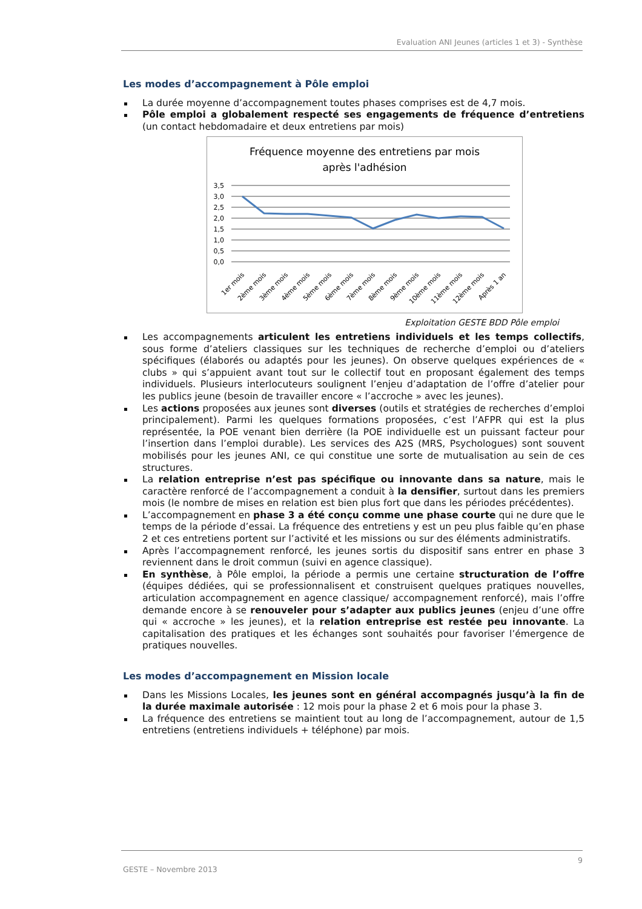Evaluation ANI Jeunes (articles 1 et 3) - Synthèse
Les modes d’accompagnement à Pôle emploi
La durée moyenne d’accompagnement toutes phases comprises est de 4,7 mois.
Pôle emploi a globalement respecté ses engagements de fréquence d’entretiens (un contact hebdomadaire et deux entretiens par mois)
Fréquence moyenne des entretiens par mois
après l'adhésion
3,5
3,0
2,5
2,0
1,5
1,0
0,5
0,0
1er mois
2ème mois
3ème mois
4ème mois
5ème mois
6ème mois
7ème mois
8ème mois
9ème mois
10ème mois
11ème mois
12ème mois
Après 1 an
Exploitation GESTE BDD Pôle emploi
Les accompagnements articulent les entretiens individuels et les temps collectifs, sous forme d’ateliers classiques sur les techniques de recherche d’emploi ou d’ateliers spécifiques (élaborés ou adaptés pour les jeunes). On observe quelques expériences de « clubs » qui s’appuient avant tout sur le collectif tout en proposant également des temps individuels. Plusieurs interlocuteurs soulignent l’enjeu d’adaptation de l’offre d’atelier pour les publics jeune (besoin de travailler encore « l’accroche » avec les jeunes).
Les actions proposées aux jeunes sont diverses (outils et stratégies de recherches d’emploi principalement). Parmi les quelques formations proposées, c’est l’AFPR qui est la plus représentée, la POE venant bien derrière (la POE individuelle est un puissant facteur pour l’insertion dans l’emploi durable). Les services des A2S (MRS, Psychologues) sont souvent mobilisés pour les jeunes ANI, ce qui constitue une sorte de mutualisation au sein de ces structures.
La relation entreprise n’est pas spécifique ou innovante dans sa nature, mais le caractère renforcé de l’accompagnement a conduit à la densifier, surtout dans les premiers mois (le nombre de mises en relation est bien plus fort que dans les périodes précédentes).
L’accompagnement en phase 3 a été conçu comme une phase courte qui ne dure que le temps de la période d’essai. La fréquence des entretiens y est un peu plus faible qu’en phase 2 et ces entretiens portent sur l’activité et les missions ou sur des éléments administratifs.
Après l’accompagnement renforcé, les jeunes sortis du dispositif sans entrer en phase 3 reviennent dans le droit commun (suivi en agence classique).
En synthèse, à Pôle emploi, la période a permis une certaine structuration de l’offre (équipes dédiées, qui se professionnalisent et construisent quelques pratiques nouvelles, articulation accompagnement en agence classique/ accompagnement renforcé), mais l’offre demande encore à se renouveler pour s’adapter aux publics jeunes (enjeu d’une offre qui « accroche » les jeunes), et la relation entreprise est restée peu innovante. La capitalisation des pratiques et les échanges sont souhaités pour favoriser l’émergence de pratiques nouvelles.
Les modes d’accompagnement en Mission locale
Dans les Missions Locales, les jeunes sont en général accompagnés jusqu’à la fin de la durée maximale autorisée : 12 mois pour la phase 2 et 6 mois pour la phase 3.
La fréquence des entretiens se maintient tout au long de l’accompagnement, autour de 1,5 entretiens (entretiens individuels + téléphone) par mois.
9
GESTE – Novembre 2013